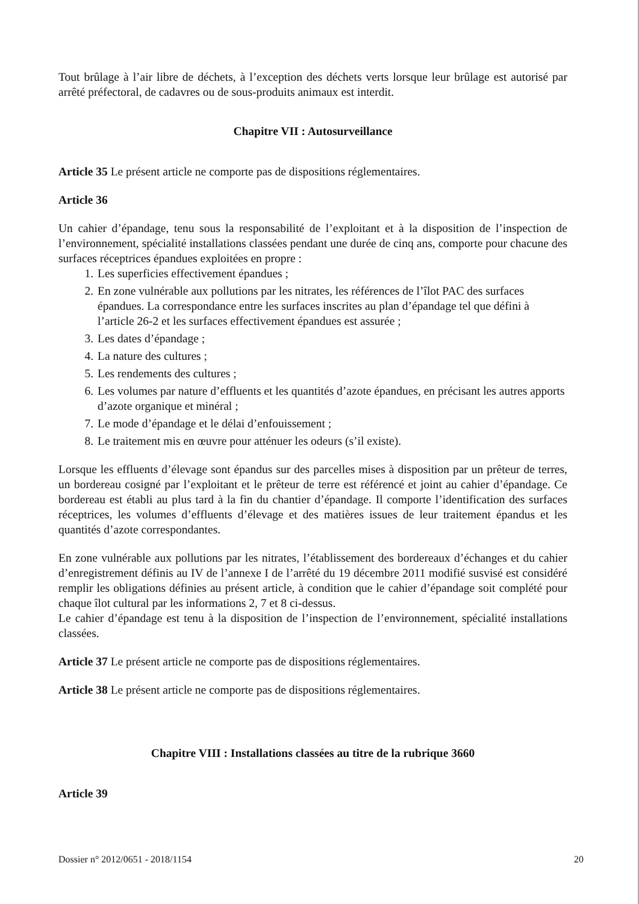Tout brûlage à l’air libre de déchets, à l’exception des déchets verts lorsque leur brûlage est autorisé par arrêté préfectoral, de cadavres ou de sous-produits animaux est interdit.
Chapitre VII : Autosurveillance
Article 35 Le présent article ne comporte pas de dispositions réglementaires.
Article 36
Un cahier d’épandage, tenu sous la responsabilité de l’exploitant et à la disposition de l’inspection de l’environnement, spécialité installations classées pendant une durée de cinq ans, comporte pour chacune des surfaces réceptrices épandues exploitées en propre :
1. Les superficies effectivement épandues ;
2. En zone vulnérable aux pollutions par les nitrates, les références de l’îlot PAC des surfaces épandues. La correspondance entre les surfaces inscrites au plan d’épandage tel que défini à l’article 26-2 et les surfaces effectivement épandues est assurée ;
3. Les dates d’épandage ;
4. La nature des cultures ;
5. Les rendements des cultures ;
6. Les volumes par nature d’effluents et les quantités d’azote épandues, en précisant les autres apports d’azote organique et minéral ;
7. Le mode d’épandage et le délai d’enfouissement ;
8. Le traitement mis en œuvre pour atténuer les odeurs (s’il existe).
Lorsque les effluents d’élevage sont épandus sur des parcelles mises à disposition par un prêteur de terres, un bordereau cosigné par l’exploitant et le prêteur de terre est référencé et joint au cahier d’épandage. Ce bordereau est établi au plus tard à la fin du chantier d’épandage. Il comporte l’identification des surfaces réceptrices, les volumes d’effluents d’élevage et des matières issues de leur traitement épandus et les quantités d’azote correspondantes.
En zone vulnérable aux pollutions par les nitrates, l’établissement des bordereaux d’échanges et du cahier d’enregistrement définis au IV de l’annexe I de l’arrêté du 19 décembre 2011 modifié susvisé est considéré remplir les obligations définies au présent article, à condition que le cahier d’épandage soit complété pour chaque îlot cultural par les informations 2, 7 et 8 ci-dessus.
Le cahier d’épandage est tenu à la disposition de l’inspection de l’environnement, spécialité installations classées.
Article 37 Le présent article ne comporte pas de dispositions réglementaires.
Article 38 Le présent article ne comporte pas de dispositions réglementaires.
Chapitre VIII : Installations classées au titre de la rubrique 3660
Article 39
Dossier n° 2012/0651 - 2018/1154 20